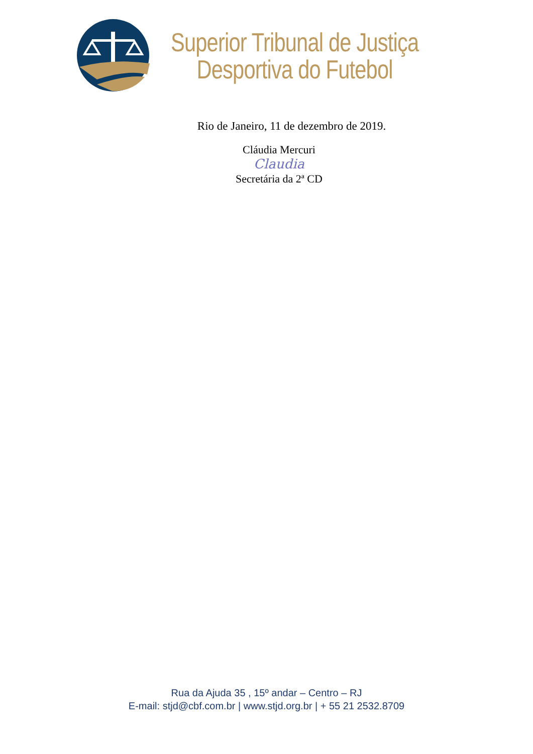Superior Tribunal de Justiça
Desportiva do Futebol
Rio de Janeiro, 11 de dezembro de 2019.
Cláudia Mercuri
Claudia
Secretária da 2ª CD
Rua da Ajuda 35 , 15º andar – Centro – RJ
E-mail: stjd@cbf.com.br | www.stjd.org.br | + 55 21 2532.8709